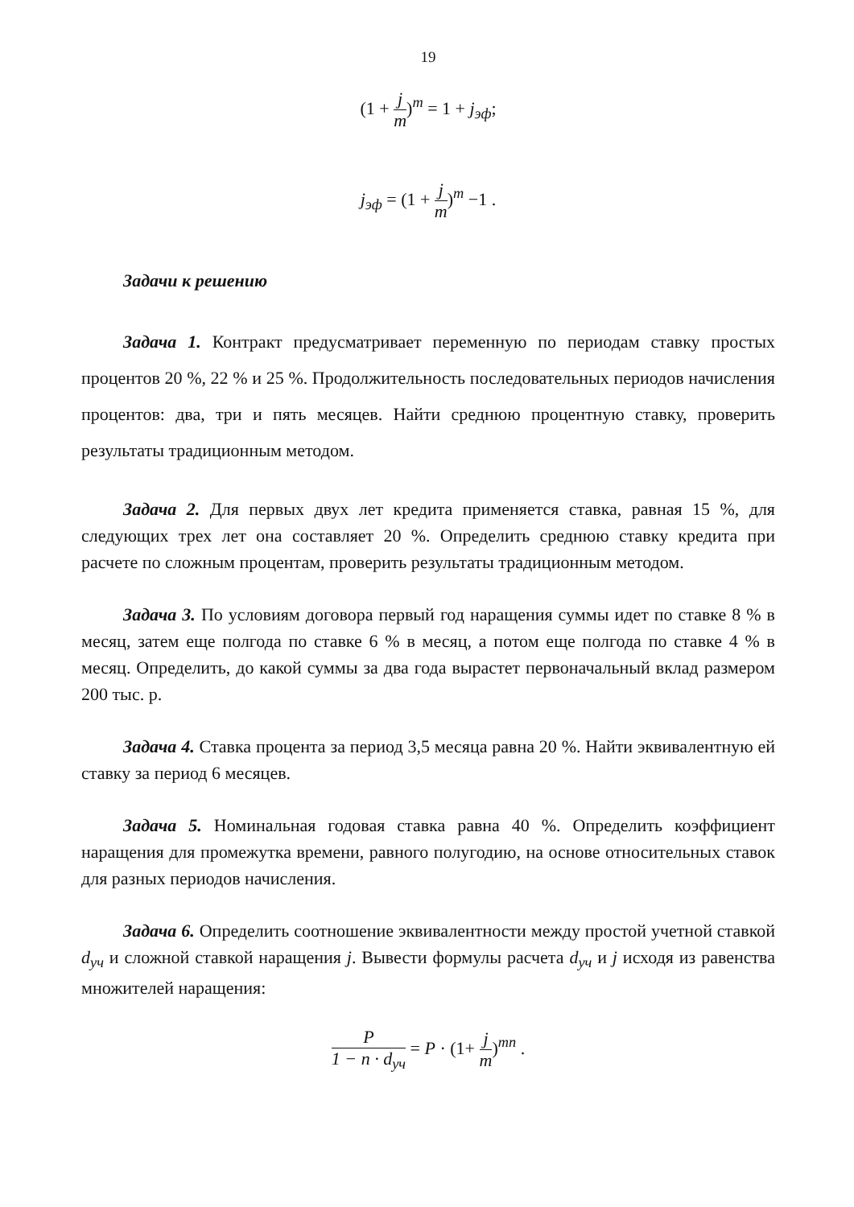19
(1 + j m)<sup>m</sup> = 1 + j<sub>эф</sub>;
j<sub>эф</sub> = (1 + j m)<sup>m</sup> −1 .
Задачи к решению
Задача 1. Контракт предусматривает переменную по периодам ставку простых процентов 20 %, 22 % и 25 %. Продолжительность последовательных периодов начисления процентов: два, три и пять месяцев. Найти среднюю процентную ставку, проверить результаты традиционным методом.
Задача 2. Для первых двух лет кредита применяется ставка, равная 15 %, для следующих трех лет она составляет 20 %. Определить среднюю ставку кредита при расчете по сложным процентам, проверить результаты традиционным методом.
Задача 3. По условиям договора первый год наращения суммы идет по ставке 8 % в месяц, затем еще полгода по ставке 6 % в месяц, а потом еще полгода по ставке 4 % в месяц. Определить, до какой суммы за два года вырастет первоначальный вклад размером 200 тыс. р.
Задача 4. Ставка процента за период 3,5 месяца равна 20 %. Найти эквивалентную ей ставку за период 6 месяцев.
Задача 5. Номинальная годовая ставка равна 40 %. Определить коэффициент наращения для промежутка времени, равного полугодию, на основе относительных ставок для разных периодов начисления.
Задача 6. Определить соотношение эквивалентности между простой учетной ставкой d<sub>уч</sub> и сложной ставкой наращения j. Вывести формулы расчета d<sub>уч</sub> и j исходя из равенства множителей наращения:
P 1 − n · d<sub>уч</sub> = P · (1+ j m)<sup>mn</sup> .